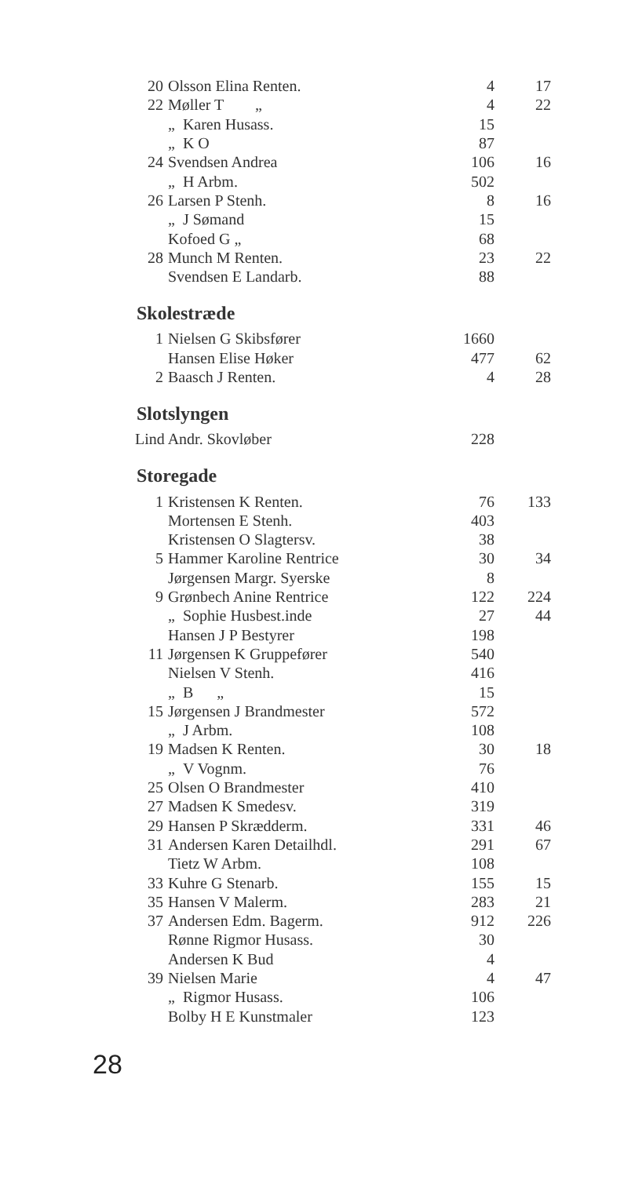| 20 | Olsson Elina Renten. | 4 | 17 |
| 22 | Møller T „ | 4 | 22 |
| | „ Karen Husass. | 15 | |
| | „ K O | 87 | |
| 24 | Svendsen Andrea | 106 | 16 |
| | „ H Arbm. | 502 | |
| 26 | Larsen P Stenh. | 8 | 16 |
| | „ J Sømand | 15 | |
| | Kofoed G „ | 68 | |
| 28 | Munch M Renten. | 23 | 22 |
| | Svendsen E Landarb. | 88 | |
Skolestræde
| 1 | Nielsen G Skibsfører | 1660 | |
| | Hansen Elise Høker | 477 | 62 |
| 2 | Baasch J Renten. | 4 | 28 |
Slotslyngen
| Lind Andr. Skovløber | 228 | |
Storegade
| 1 | Kristensen K Renten. | 76 | 133 |
| | Mortensen E Stenh. | 403 | |
| | Kristensen O Slagtersv. | 38 | |
| 5 | Hammer Karoline Rentrice | 30 | 34 |
| | Jørgensen Margr. Syerske | 8 | |
| 9 | Grønbech Anine Rentrice | 122 | 224 |
| | „ Sophie Husbest.inde | 27 | 44 |
| | Hansen J P Bestyrer | 198 | |
| 11 | Jørgensen K Gruppefører | 540 | |
| | Nielsen V Stenh. | 416 | |
| | „ B „ | 15 | |
| 15 | Jørgensen J Brandmester | 572 | |
| | „ J Arbm. | 108 | |
| 19 | Madsen K Renten. | 30 | 18 |
| | „ V Vognm. | 76 | |
| 25 | Olsen O Brandmester | 410 | |
| 27 | Madsen K Smedesv. | 319 | |
| 29 | Hansen P Skrædderm. | 331 | 46 |
| 31 | Andersen Karen Detailhdl. | 291 | 67 |
| | Tietz W Arbm. | 108 | |
| 33 | Kuhre G Stenarb. | 155 | 15 |
| 35 | Hansen V Malerm. | 283 | 21 |
| 37 | Andersen Edm. Bagerm. | 912 | 226 |
| | Rønne Rigmor Husass. | 30 | |
| | Andersen K Bud | 4 | |
| 39 | Nielsen Marie | 4 | 47 |
| | „ Rigmor Husass. | 106 | |
| | Bolby H E Kunstmaler | 123 | |
28